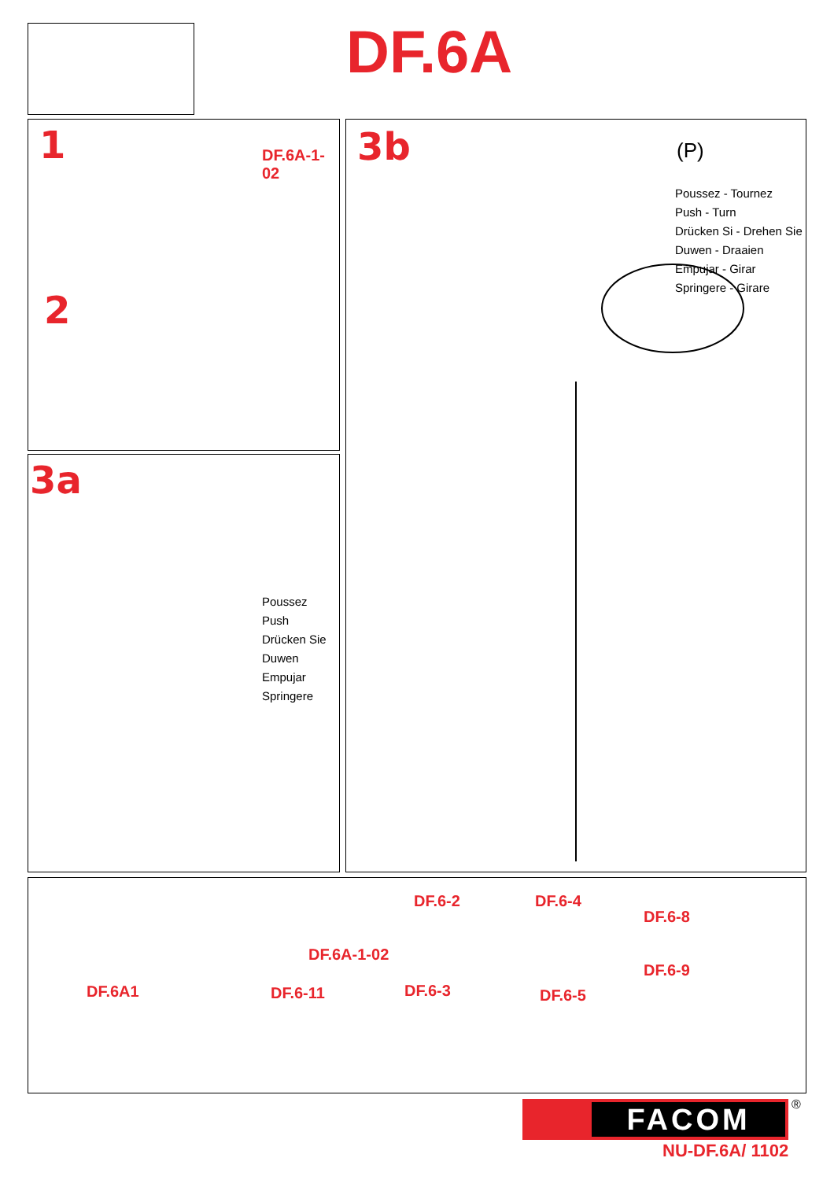DF.6A
1 DF.6A-1-02
2
3a
Poussez
Push
Drücken Sie
Duwen
Empujar
Springere
3b (P)
Poussez - Tournez
Push - Turn
Drücken Si - Drehen Sie
Duwen - Draaien
Empujar - Girar
Springere - Girare
DF.6-2 DF.6-4
DF.6-8
DF.6A-1-02
DF.6-9
DF.6A1 DF.6-11 DF.6-3 DF.6-5
FACOM ®
NU-DF.6A/ 1102